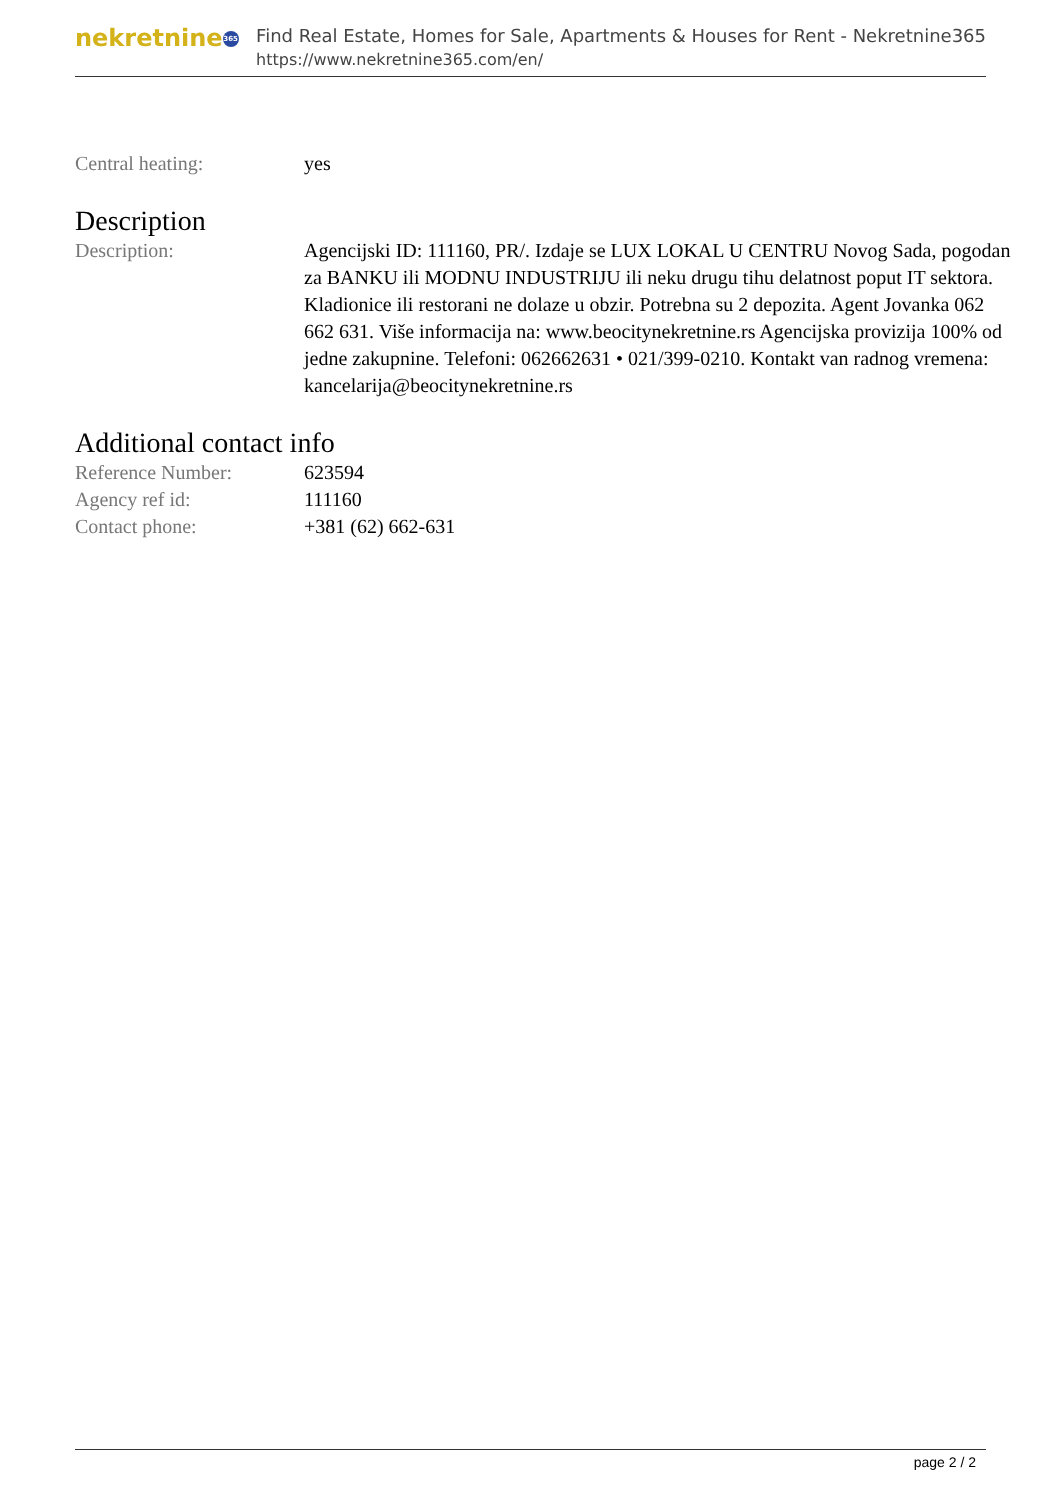nekretnine 365
Find Real Estate, Homes for Sale, Apartments & Houses for Rent - Nekretnine365
https://www.nekretnine365.com/en/
| Central heating: | yes |
Description
| Description: | Agencijski ID: 111160, PR/. Izdaje se LUX LOKAL U CENTRU Novog Sada, pogodan za BANKU ili MODNU INDUSTRIJU ili neku drugu tihu delatnost poput IT sektora. Kladionice ili restorani ne dolaze u obzir. Potrebna su 2 depozita. Agent Jovanka 062 662 631. Više informacija na: www.beocitynekretnine.rs Agencijska provizija 100% od jedne zakupnine. Telefoni: 062662631 • 021/399-0210. Kontakt van radnog vremena: kancelarija@beocitynekretnine.rs |
Additional contact info
| Reference Number: | 623594 |
| Agency ref id: | 111160 |
| Contact phone: | +381 (62) 662-631 |
page 2 / 2